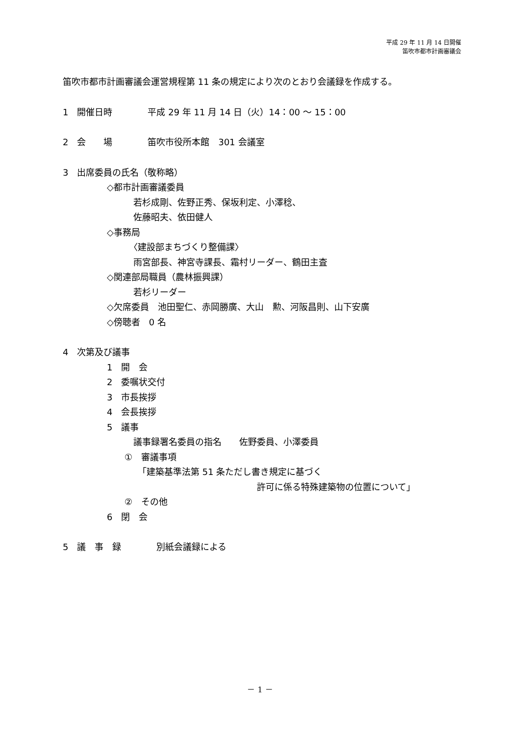平成 29 年 11 月 14 日開催
笛吹市都市計画審議会
笛吹市都市計画審議会運営規程第 11 条の規定により次のとおり会議録を作成する。
1　開催日時　　　　平成 29 年 11 月 14 日（火）14：00 ～ 15：00
2　会　　場　　　　笛吹市役所本館　301 会議室
3　出席委員の氏名（敬称略）
　　　　　◇都市計画審議委員
　　　　　　　　若杉成剛、佐野正秀、保坂利定、小澤稔、
　　　　　　　　佐藤昭夫、依田健人
　　　　　◇事務局
　　　　　　　　〈建設部まちづくり整備課〉
　　　　　　　　雨宮部長、神宮寺課長、霜村リーダー、鶴田主査
　　　　　◇関連部局職員（農林振興課）
　　　　　　　　若杉リーダー
　　　　　◇欠席委員　池田聖仁、赤岡勝廣、大山　勲、河阪昌則、山下安廣
　　　　　◇傍聴者　0 名
4　次第及び議事
　　　　　1　開　会
　　　　　2　委嘱状交付
　　　　　3　市長挨拶
　　　　　4　会長挨拶
　　　　　5　議事
　　　　　　　　議事録署名委員の指名　　佐野委員、小澤委員
　　　　　　　①　審議事項
　　　　　　　　　「建築基準法第 51 条ただし書き規定に基づく
　　　　　　　　　　　　　　　　　　　　　　許可に係る特殊建築物の位置について」
　　　　　　　②　その他
　　　　　6　閉　会
5　議　事　録　　　　別紙会議録による
－ 1 －